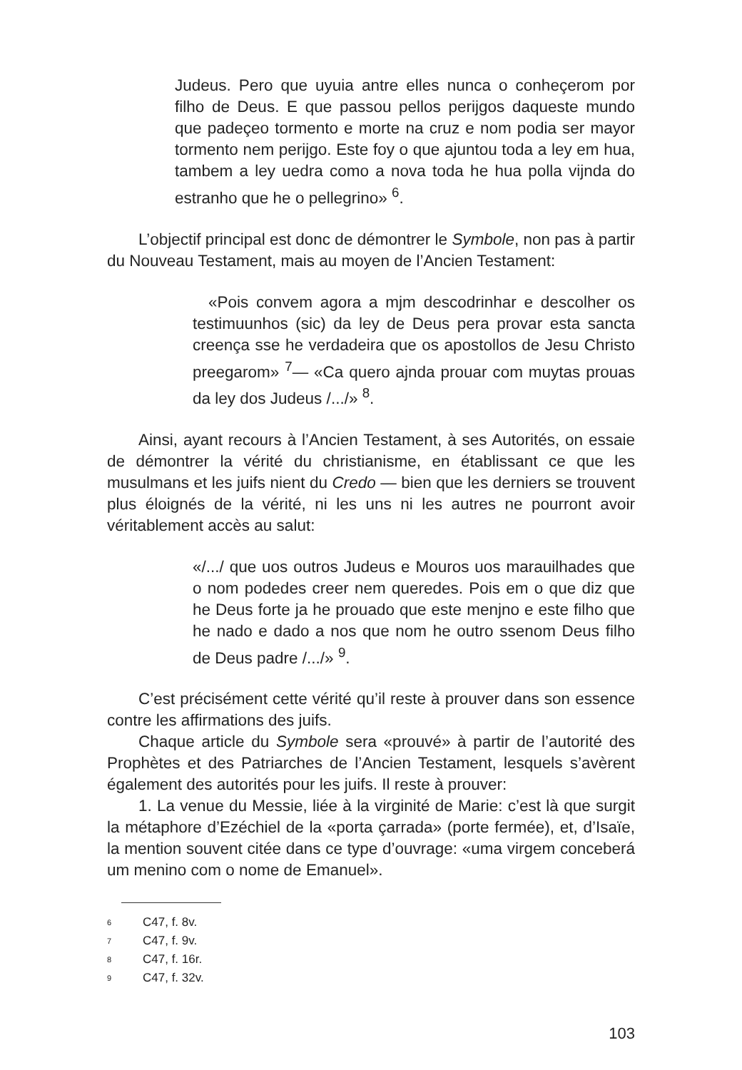Judeus. Pero que uyuia antre elles nunca o conheçerom por filho de Deus. E que passou pellos perijgos daqueste mundo que padeçeo tormento e morte na cruz e nom podia ser mayor tormento nem perijgo. Este foy o que ajuntou toda a ley em hua, tambem a ley uedra como a nova toda he hua polla vijnda do estranho que he o pellegrino» <sup>6</sup>.
L’objectif principal est donc de démontrer le Symbole, non pas à partir du Nouveau Testament, mais au moyen de l’Ancien Testament:
«Pois convem agora a mjm descodrinhar e descolher os testimuunhos (sic) da ley de Deus pera provar esta sancta creença sse he verdadeira que os apostollos de Jesu Christo preegarom» <sup>7</sup>— «Ca quero ajnda prouar com muytas prouas da ley dos Judeus /.../» <sup>8</sup>.
Ainsi, ayant recours à l’Ancien Testament, à ses Autorités, on essaie de démontrer la vérité du christianisme, en établissant ce que les musulmans et les juifs nient du Credo — bien que les derniers se trouvent plus éloignés de la vérité, ni les uns ni les autres ne pourront avoir véritablement accès au salut:
«/.../ que uos outros Judeus e Mouros uos marauilhades que o nom podedes creer nem queredes. Pois em o que diz que he Deus forte ja he prouado que este menjno e este filho que he nado e dado a nos que nom he outro ssenom Deus filho de Deus padre /.../» <sup>9</sup>.
C’est précisément cette vérité qu’il reste à prouver dans son essence contre les affirmations des juifs.
Chaque article du Symbole sera «prouvé» à partir de l’autorité des Prophètes et des Patriarches de l’Ancien Testament, lesquels s’avèrent également des autorités pour les juifs. Il reste à prouver:
1. La venue du Messie, liée à la virginité de Marie: c’est là que surgit la métaphore d’Ezéchiel de la «porta çarrada» (porte fermée), et, d’Isaïe, la mention souvent citée dans ce type d’ouvrage: «uma virgem conceberá um menino com o nome de Emanuel».
6 C47, f. 8v.
7 C47, f. 9v.
8 C47, f. 16r.
9 C47, f. 32v.
103